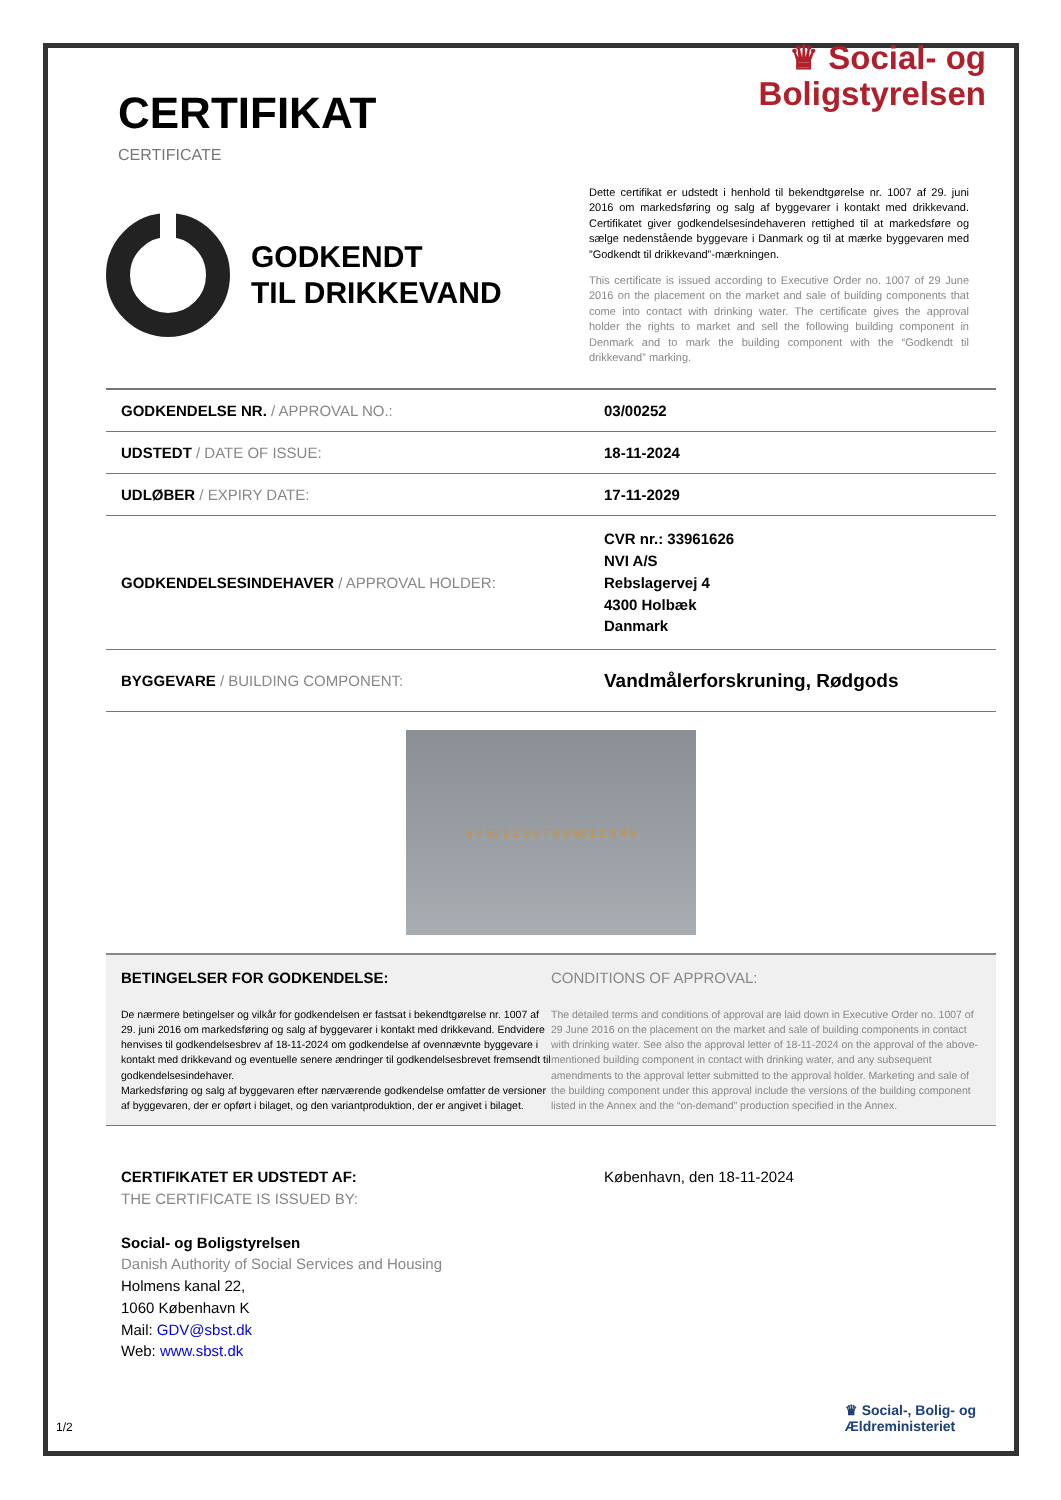CERTIFIKAT
CERTIFICATE
♛ Social- og
Boligstyrelsen
GODKENDT
TIL DRIKKEVAND
Dette certifikat er udstedt i henhold til bekendtgørelse nr. 1007 af 29. juni 2016 om markedsføring og salg af byggevarer i kontakt med drikkevand. Certifikatet giver godkendelsesindehaveren rettighed til at markedsføre og sælge nedenstående byggevare i Danmark og til at mærke byggevaren med ”Godkendt til drikkevand”-mærkningen.
This certificate is issued according to Executive Order no. 1007 of 29 June 2016 on the placement on the market and sale of building components that come into contact with drinking water. The certificate gives the approval holder the rights to market and sell the following building component in Denmark and to mark the building component with the “Godkendt til drikkevand” marking.
| GODKENDELSE NR. / APPROVAL NO.: | 03/00252 |
| UDSTEDT / DATE OF ISSUE: | 18-11-2024 |
| UDLØBER / EXPIRY DATE: | 17-11-2029 |
| GODKENDELSESINDEHAVER / APPROVAL HOLDER: | CVR nr.: 33961626 NVI A/S Rebslagervej 4 4300 Holbæk Danmark |
| BYGGEVARE / BUILDING COMPONENT: | Vandmålerforskruning, Rødgods |
8 9 50 1 2 3 4 7 8 9 60 1 2 3 4 5
BETINGELSER FOR GODKENDELSE:
De nærmere betingelser og vilkår for godkendelsen er fastsat i bekendtgørelse nr. 1007 af 29. juni 2016 om markedsføring og salg af byggevarer i kontakt med drikkevand. Endvidere henvises til godkendelsesbrev af 18-11-2024 om godkendelse af ovennævnte byggevare i kontakt med drikkevand og eventuelle senere ændringer til godkendelsesbrevet fremsendt til godkendelsesindehaver.
Markedsføring og salg af byggevaren efter nærværende godkendelse omfatter de versioner af byggevaren, der er opført i bilaget, og den variantproduktion, der er angivet i bilaget.
CONDITIONS OF APPROVAL:
The detailed terms and conditions of approval are laid down in Executive Order no. 1007 of 29 June 2016 on the placement on the market and sale of building components in contact with drinking water. See also the approval letter of 18-11-2024 on the approval of the above-mentioned building component in contact with drinking water, and any subsequent amendments to the approval letter submitted to the approval holder. Marketing and sale of the building component under this approval include the versions of the building component listed in the Annex and the “on-demand” production specified in the Annex.
CERTIFIKATET ER UDSTEDT AF:
THE CERTIFICATE IS ISSUED BY:
Social- og Boligstyrelsen
Danish Authority of Social Services and Housing
Holmens kanal 22,
1060 København K
Mail: GDV@sbst.dk
Web: www.sbst.dk
København, den 18-11-2024
1/2
♛ Social-, Bolig- og
Ældreministeriet